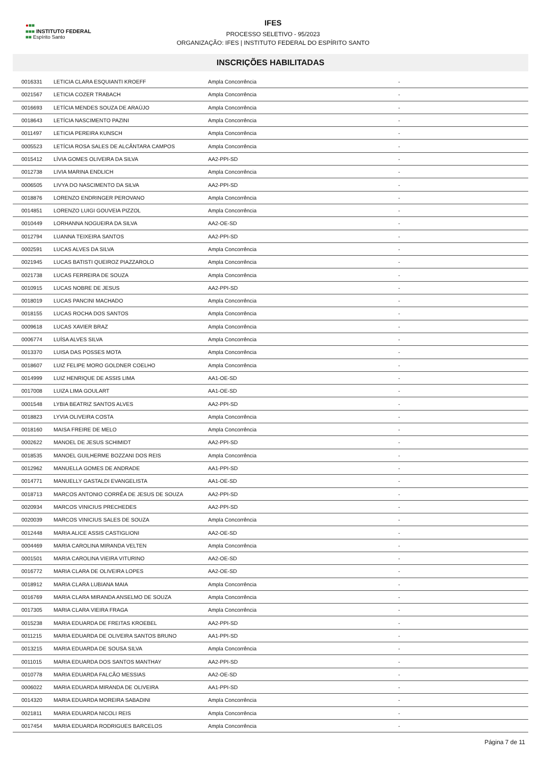●■■
■■■ INSTITUTO FEDERAL
■■ Espírito Santo
IFES
PROCESSO SELETIVO - 95/2023
ORGANIZAÇÃO: IFES | INSTITUTO FEDERAL DO ESPÍRITO SANTO
INSCRIÇÕES HABILITADAS
| 0016331 | LETICIA CLARA ESQUIANTI KROEFF | Ampla Concorrência | - |
| 0021567 | LETICIA COZER TRABACH | Ampla Concorrência | - |
| 0016693 | LETÍCIA MENDES SOUZA DE ARAÚJO | Ampla Concorrência | - |
| 0018643 | LETÍCIA NASCIMENTO PAZINI | Ampla Concorrência | - |
| 0011497 | LETICIA PEREIRA KUNSCH | Ampla Concorrência | - |
| 0005523 | LETÍCIA ROSA SALES DE ALCÂNTARA CAMPOS | Ampla Concorrência | - |
| 0015412 | LÍVIA GOMES OLIVEIRA DA SILVA | AA2-PPI-SD | - |
| 0012738 | LIVIA MARINA ENDLICH | Ampla Concorrência | - |
| 0006505 | LIVYA DO NASCIMENTO DA SILVA | AA2-PPI-SD | - |
| 0018876 | LORENZO ENDRINGER PEROVANO | Ampla Concorrência | - |
| 0014851 | LORENZO LUIGI GOUVEIA PIZZOL | Ampla Concorrência | - |
| 0010449 | LORHANNA NOGUEIRA DA SILVA | AA2-OE-SD | - |
| 0012794 | LUANNA TEIXEIRA SANTOS | AA2-PPI-SD | - |
| 0002591 | LUCAS ALVES DA SILVA | Ampla Concorrência | - |
| 0021945 | LUCAS BATISTI QUEIROZ PIAZZAROLO | Ampla Concorrência | - |
| 0021738 | LUCAS FERREIRA DE SOUZA | Ampla Concorrência | - |
| 0010915 | LUCAS NOBRE DE JESUS | AA2-PPI-SD | - |
| 0018019 | LUCAS PANCINI MACHADO | Ampla Concorrência | - |
| 0018155 | LUCAS ROCHA DOS SANTOS | Ampla Concorrência | - |
| 0009618 | LUCAS XAVIER BRAZ | Ampla Concorrência | - |
| 0006774 | LUÍSA ALVES SILVA | Ampla Concorrência | - |
| 0013370 | LUISA DAS POSSES MOTA | Ampla Concorrência | - |
| 0018607 | LUIZ FELIPE MORO GOLDNER COELHO | Ampla Concorrência | - |
| 0014999 | LUIZ HENRIQUE DE ASSIS LIMA | AA1-OE-SD | - |
| 0017008 | LUIZA LIMA GOULART | AA1-OE-SD | - |
| 0001548 | LYBIA BEATRIZ SANTOS ALVES | AA2-PPI-SD | - |
| 0018823 | LYVIA OLIVEIRA COSTA | Ampla Concorrência | - |
| 0018160 | MAISA FREIRE DE MELO | Ampla Concorrência | - |
| 0002622 | MANOEL DE JESUS SCHIMIDT | AA2-PPI-SD | - |
| 0018535 | MANOEL GUILHERME BOZZANI DOS REIS | Ampla Concorrência | - |
| 0012962 | MANUELLA GOMES DE ANDRADE | AA1-PPI-SD | - |
| 0014771 | MANUELLY GASTALDI EVANGELISTA | AA1-OE-SD | - |
| 0018713 | MARCOS ANTONIO CORRÊA DE JESUS DE SOUZA | AA2-PPI-SD | - |
| 0020934 | MARCOS VINICIUS PRECHEDES | AA2-PPI-SD | - |
| 0020039 | MARCOS VINICIUS SALES DE SOUZA | Ampla Concorrência | - |
| 0012448 | MARIA ALICE ASSIS CASTIGLIONI | AA2-OE-SD | - |
| 0004469 | MARIA CAROLINA MIRANDA VELTEN | Ampla Concorrência | - |
| 0001501 | MARIA CAROLINA VIEIRA VITURINO | AA2-OE-SD | - |
| 0016772 | MARIA CLARA DE OLIVEIRA LOPES | AA2-OE-SD | - |
| 0018912 | MARIA CLARA LUBIANA MAIA | Ampla Concorrência | - |
| 0016769 | MARIA CLARA MIRANDA ANSELMO DE SOUZA | Ampla Concorrência | - |
| 0017305 | MARIA CLARA VIEIRA FRAGA | Ampla Concorrência | - |
| 0015238 | MARIA EDUARDA DE FREITAS KROEBEL | AA2-PPI-SD | - |
| 0011215 | MARIA EDUARDA DE OLIVEIRA SANTOS BRUNO | AA1-PPI-SD | - |
| 0013215 | MARIA EDUARDA DE SOUSA SILVA | Ampla Concorrência | - |
| 0011015 | MARIA EDUARDA DOS SANTOS MANTHAY | AA2-PPI-SD | - |
| 0010778 | MARIA EDUARDA FALCÃO MESSIAS | AA2-OE-SD | - |
| 0006022 | MARIA EDUARDA MIRANDA DE OLIVEIRA | AA1-PPI-SD | - |
| 0014320 | MARIA EDUARDA MOREIRA SABADINI | Ampla Concorrência | - |
| 0021811 | MARIA EDUARDA NICOLI REIS | Ampla Concorrência | - |
| 0017454 | MARIA EDUARDA RODRIGUES BARCELOS | Ampla Concorrência | - |
Página 7 de 11